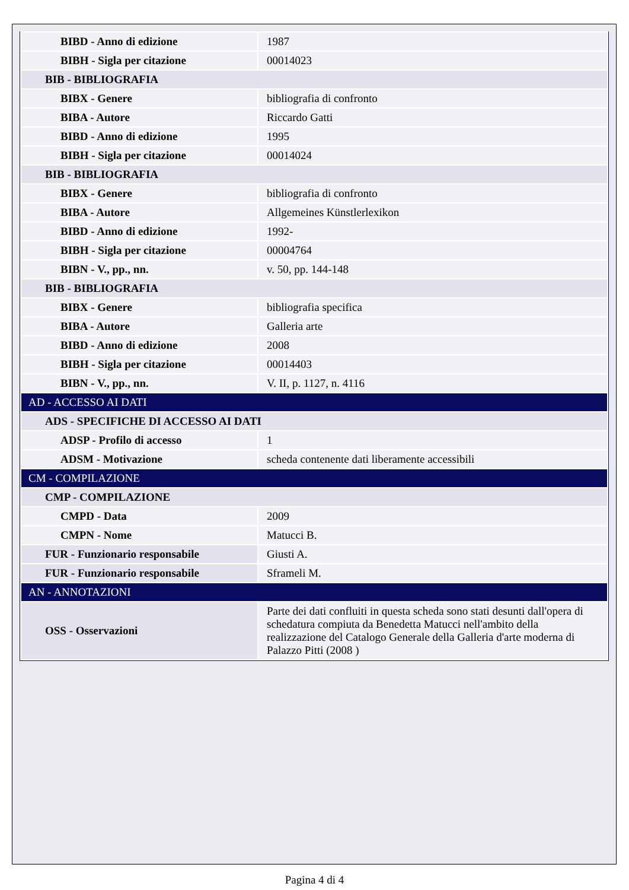| BIBD - Anno di edizione | 1987 |
| BIBH - Sigla per citazione | 00014023 |
| BIB - BIBLIOGRAFIA | |
| BIBX - Genere | bibliografia di confronto |
| BIBA - Autore | Riccardo Gatti |
| BIBD - Anno di edizione | 1995 |
| BIBH - Sigla per citazione | 00014024 |
| BIB - BIBLIOGRAFIA | |
| BIBX - Genere | bibliografia di confronto |
| BIBA - Autore | Allgemeines Künstlerlexikon |
| BIBD - Anno di edizione | 1992- |
| BIBH - Sigla per citazione | 00004764 |
| BIBN - V., pp., nn. | v. 50, pp. 144-148 |
| BIB - BIBLIOGRAFIA | |
| BIBX - Genere | bibliografia specifica |
| BIBA - Autore | Galleria arte |
| BIBD - Anno di edizione | 2008 |
| BIBH - Sigla per citazione | 00014403 |
| BIBN - V., pp., nn. | V. II, p. 1127, n. 4116 |
| AD - ACCESSO AI DATI | |
| ADS - SPECIFICHE DI ACCESSO AI DATI | |
| ADSP - Profilo di accesso | 1 |
| ADSM - Motivazione | scheda contenente dati liberamente accessibili |
| CM - COMPILAZIONE | |
| CMP - COMPILAZIONE | |
| CMPD - Data | 2009 |
| CMPN - Nome | Matucci B. |
| FUR - Funzionario responsabile | Giusti A. |
| FUR - Funzionario responsabile | Sframeli M. |
| AN - ANNOTAZIONI | |
| OSS - Osservazioni | Parte dei dati confluiti in questa scheda sono stati desunti dall'opera di schedatura compiuta da Benedetta Matucci nell'ambito della realizzazione del Catalogo Generale della Galleria d'arte moderna di Palazzo Pitti (2008 ) |
Pagina 4 di 4